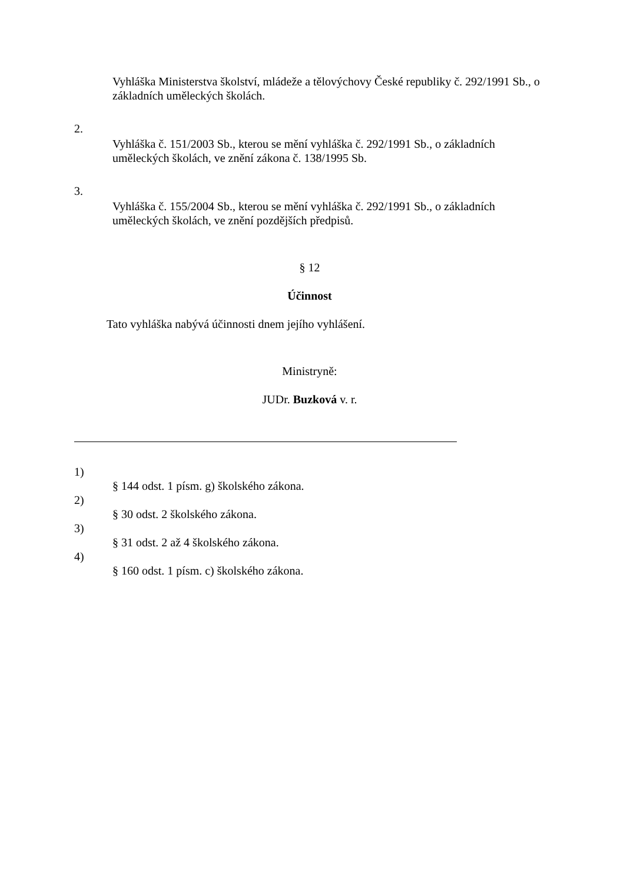Vyhláška Ministerstva školství, mládeže a tělovýchovy České republiky č. 292/1991 Sb., o základních uměleckých školách.
2.
Vyhláška č. 151/2003 Sb., kterou se mění vyhláška č. 292/1991 Sb., o základních uměleckých školách, ve znění zákona č. 138/1995 Sb.
3.
Vyhláška č. 155/2004 Sb., kterou se mění vyhláška č. 292/1991 Sb., o základních uměleckých školách, ve znění pozdějších předpisů.
§ 12
Účinnost
Tato vyhláška nabývá účinnosti dnem jejího vyhlášení.
Ministryně:
JUDr. Buzková v. r.
1)
§ 144 odst. 1 písm. g) školského zákona.
2)
§ 30 odst. 2 školského zákona.
3)
§ 31 odst. 2 až 4 školského zákona.
4)
§ 160 odst. 1 písm. c) školského zákona.